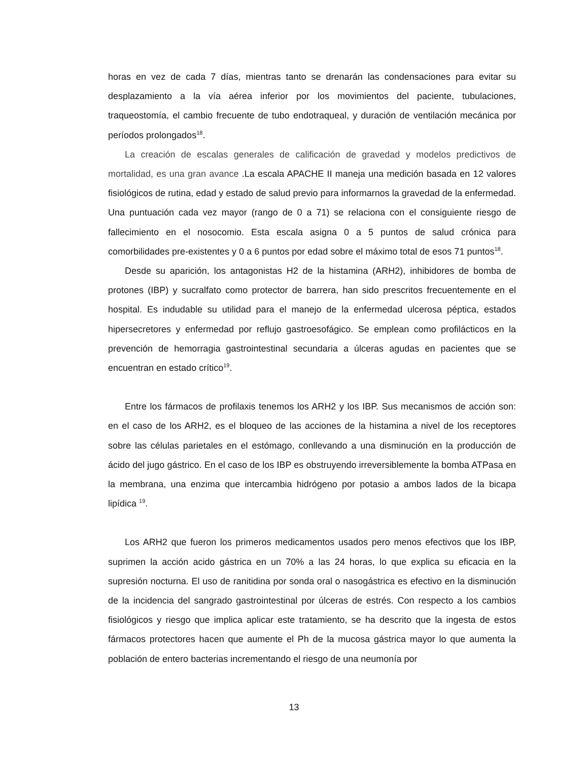horas en vez de cada 7 días, mientras tanto se drenarán las condensaciones para evitar su desplazamiento a la vía aérea inferior por los movimientos del paciente, tubulaciones, traqueostomía, el cambio frecuente de tubo endotraqueal, y duración de ventilación mecánica por períodos prolongados<sup>18</sup>.
La creación de escalas generales de calificación de gravedad y modelos predictivos de mortalidad, es una gran avance .La escala APACHE II maneja una medición basada en 12 valores fisiológicos de rutina, edad y estado de salud previo para informarnos la gravedad de la enfermedad. Una puntuación cada vez mayor (rango de 0 a 71) se relaciona con el consiguiente riesgo de fallecimiento en el nosocomio. Esta escala asigna 0 a 5 puntos de salud crónica para comorbilidades pre-existentes y 0 a 6 puntos por edad sobre el máximo total de esos 71 puntos<sup>18</sup>.
Desde su aparición, los antagonistas H2 de la histamina (ARH2), inhibidores de bomba de protones (IBP) y sucralfato como protector de barrera, han sido prescritos frecuentemente en el hospital. Es indudable su utilidad para el manejo de la enfermedad ulcerosa péptica, estados hipersecretores y enfermedad por reflujo gastroesofágico. Se emplean como profilácticos en la prevención de hemorragia gastrointestinal secundaria a úlceras agudas en pacientes que se encuentran en estado crítico<sup>19</sup>.
Entre los fármacos de profilaxis tenemos los ARH2 y los IBP. Sus mecanismos de acción son: en el caso de los ARH2, es el bloqueo de las acciones de la histamina a nivel de los receptores sobre las células parietales en el estómago, conllevando a una disminución en la producción de ácido del jugo gástrico. En el caso de los IBP es obstruyendo irreversiblemente la bomba ATPasa en la membrana, una enzima que intercambia hidrógeno por potasio a ambos lados de la bicapa lipídica <sup>19</sup>.
Los ARH2 que fueron los primeros medicamentos usados pero menos efectivos que los IBP, suprimen la acción acido gástrica en un 70% a las 24 horas, lo que explica su eficacia en la supresión nocturna. El uso de ranitidina por sonda oral o nasogástrica es efectivo en la disminución de la incidencia del sangrado gastrointestinal por úlceras de estrés. Con respecto a los cambios fisiológicos y riesgo que implica aplicar este tratamiento, se ha descrito que la ingesta de estos fármacos protectores hacen que aumente el Ph de la mucosa gástrica mayor lo que aumenta la población de entero bacterias incrementando el riesgo de una neumonía por
13